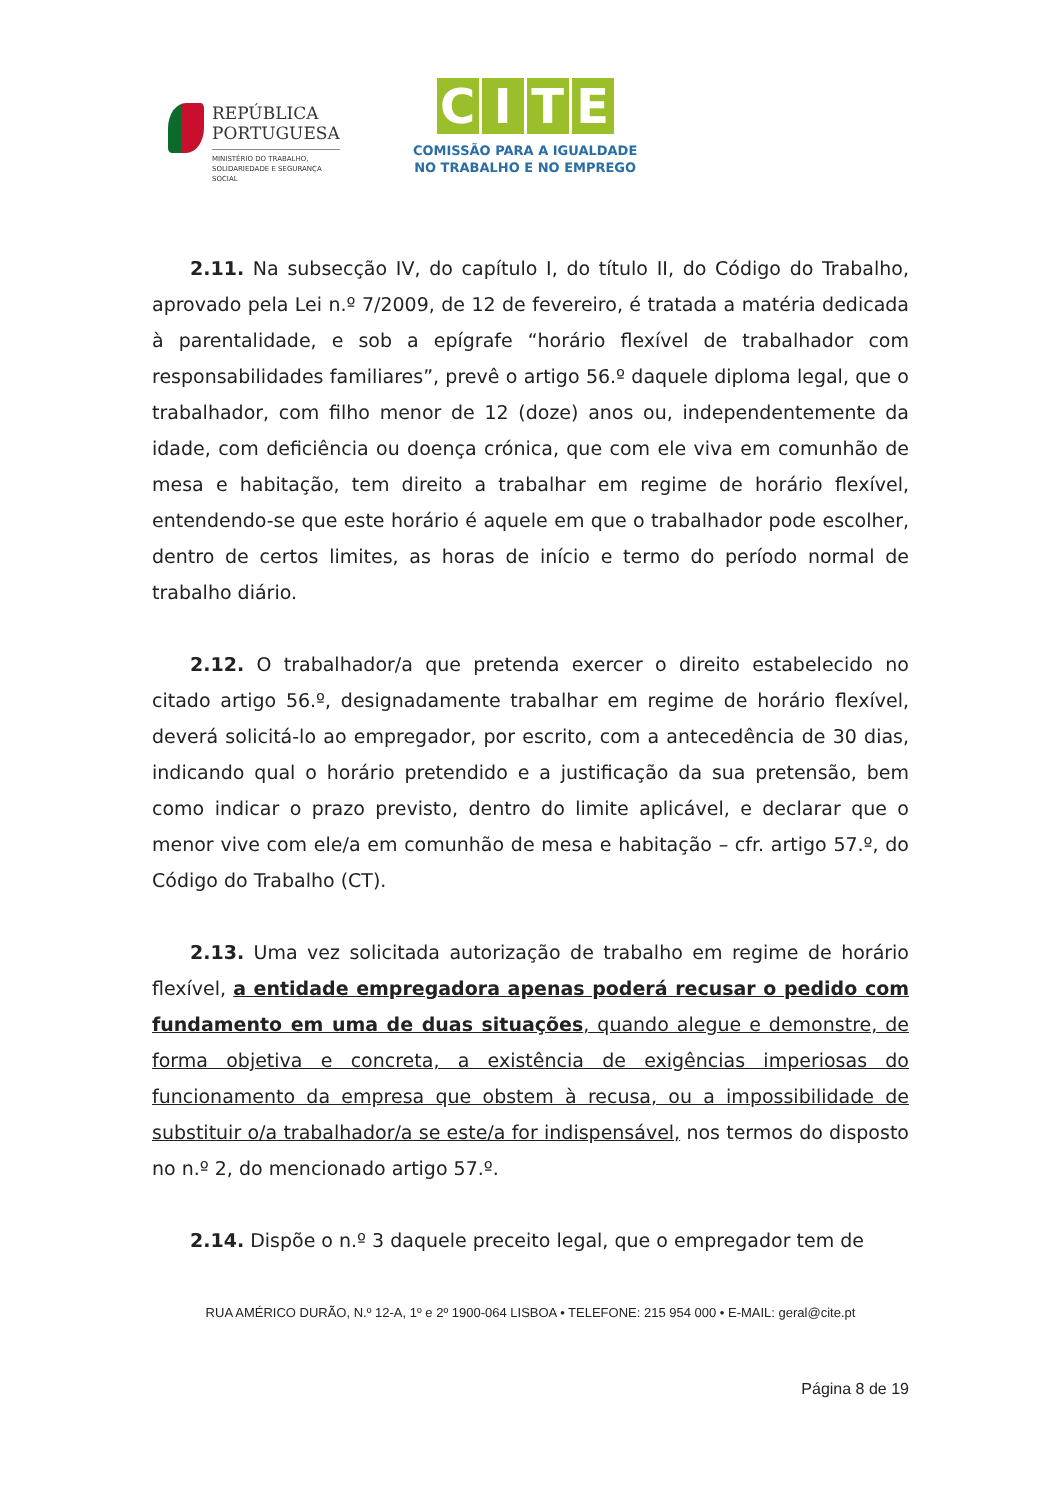REPÚBLICA
PORTUGUESA
MINISTÉRIO DO TRABALHO,
SOLIDARIEDADE E SEGURANÇA
SOCIAL
CITE
COMISSÃO PARA A IGUALDADE
NO TRABALHO E NO EMPREGO
2.11. Na subsecção IV, do capítulo I, do título II, do Código do Trabalho, aprovado pela Lei n.º 7/2009, de 12 de fevereiro, é tratada a matéria dedicada à parentalidade, e sob a epígrafe “horário flexível de trabalhador com responsabilidades familiares”, prevê o artigo 56.º daquele diploma legal, que o trabalhador, com filho menor de 12 (doze) anos ou, independentemente da idade, com deficiência ou doença crónica, que com ele viva em comunhão de mesa e habitação, tem direito a trabalhar em regime de horário flexível, entendendo-se que este horário é aquele em que o trabalhador pode escolher, dentro de certos limites, as horas de início e termo do período normal de trabalho diário.
2.12. O trabalhador/a que pretenda exercer o direito estabelecido no citado artigo 56.º, designadamente trabalhar em regime de horário flexível, deverá solicitá-lo ao empregador, por escrito, com a antecedência de 30 dias, indicando qual o horário pretendido e a justificação da sua pretensão, bem como indicar o prazo previsto, dentro do limite aplicável, e declarar que o menor vive com ele/a em comunhão de mesa e habitação – cfr. artigo 57.º, do Código do Trabalho (CT).
2.13. Uma vez solicitada autorização de trabalho em regime de horário flexível, a entidade empregadora apenas poderá recusar o pedido com fundamento em uma de duas situações, quando alegue e demonstre, de forma objetiva e concreta, a existência de exigências imperiosas do funcionamento da empresa que obstem à recusa, ou a impossibilidade de substituir o/a trabalhador/a se este/a for indispensável, nos termos do disposto no n.º 2, do mencionado artigo 57.º.
2.14. Dispõe o n.º 3 daquele preceito legal, que o empregador tem de
RUA AMÉRICO DURÃO, N.º 12-A, 1º e 2º 1900-064 LISBOA • TELEFONE: 215 954 000 • E-MAIL: geral@cite.pt
Página 8 de 19